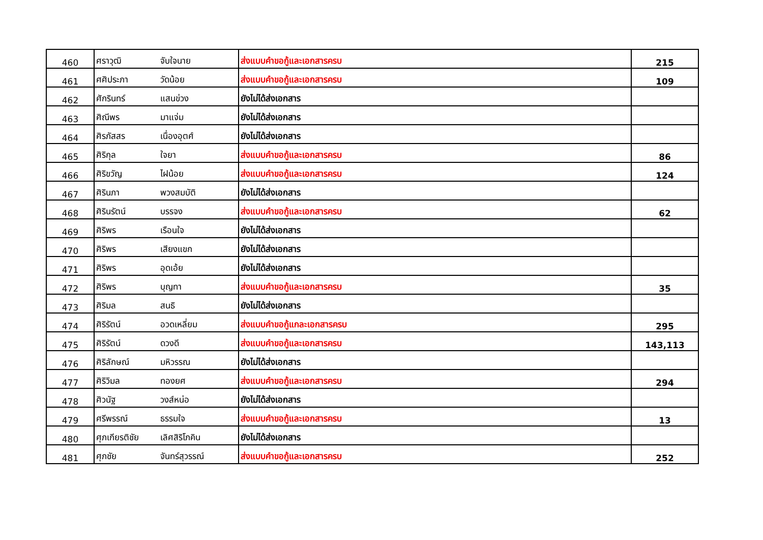| 460 | ศราวุฒิ | จับใจนาย | ส่งแบบคำขอกู้และเอกสารครบ | 215 |
| 461 | ศศิประภา | วัดน้อย | ส่งแบบคำขอกู้และเอกสารครบ | 109 |
| 462 | ศักรินทร์ | แสนข่วง | ยังไม่ได้ส่งเอกสาร | |
| 463 | ศิณีพร | มาแจ่ม | ยังไม่ได้ส่งเอกสาร | |
| 464 | ศิรภัสสร | เนื่องอุตศ์ | ยังไม่ได้ส่งเอกสาร | |
| 465 | ศิริกุล | ใจยา | ส่งแบบคำขอกู้และเอกสารครบ | 86 |
| 466 | ศิริขวัญ | ไฝน้อย | ส่งแบบคำขอกู้และเอกสารครบ | 124 |
| 467 | ศิรินภา | พวงสมบัติ | ยังไม่ได้ส่งเอกสาร | |
| 468 | ศิรินรัตน์ | บรรจง | ส่งแบบคำขอกู้และเอกสารครบ | 62 |
| 469 | ศิริพร | เรือนใจ | ยังไม่ได้ส่งเอกสาร | |
| 470 | ศิริพร | เสียงแขก | ยังไม่ได้ส่งเอกสาร | |
| 471 | ศิริพร | อุดเอ้ย | ยังไม่ได้ส่งเอกสาร | |
| 472 | ศิริพร | บุญทา | ส่งแบบคำขอกู้และเอกสารครบ | 35 |
| 473 | ศิริมล | สนธิ | ยังไม่ได้ส่งเอกสาร | |
| 474 | ศิริรัตน์ | อวดเหลี่ยม | ส่งแบบคำขอกู้แกละเอกสารครบ | 295 |
| 475 | ศิริรัตน์ | ดวงดี | ส่งแบบคำขอกู้และเอกสารครบ | 143,113 |
| 476 | ศิริลักษณ์ | มหิวรรณ | ยังไม่ได้ส่งเอกสาร | |
| 477 | ศิริวิมล | ทองยศ | ส่งแบบคำขอกู้และเอกสารครบ | 294 |
| 478 | ศิวนัฐ | วงส์หน่อ | ยังไม่ได้ส่งเอกสาร | |
| 479 | ศรีพรรณ์ | ธรรมใจ | ส่งแบบคำขอกู้และเอกสารครบ | 13 |
| 480 | ศุภเกียรติชัย | เลิศสิริโภคิน | ยังไม่ได้ส่งเอกสาร | |
| 481 | ศุภชัย | จันทร์สุวรรณ์ | ส่งแบบคำขอกู้และเอกสารครบ | 252 |